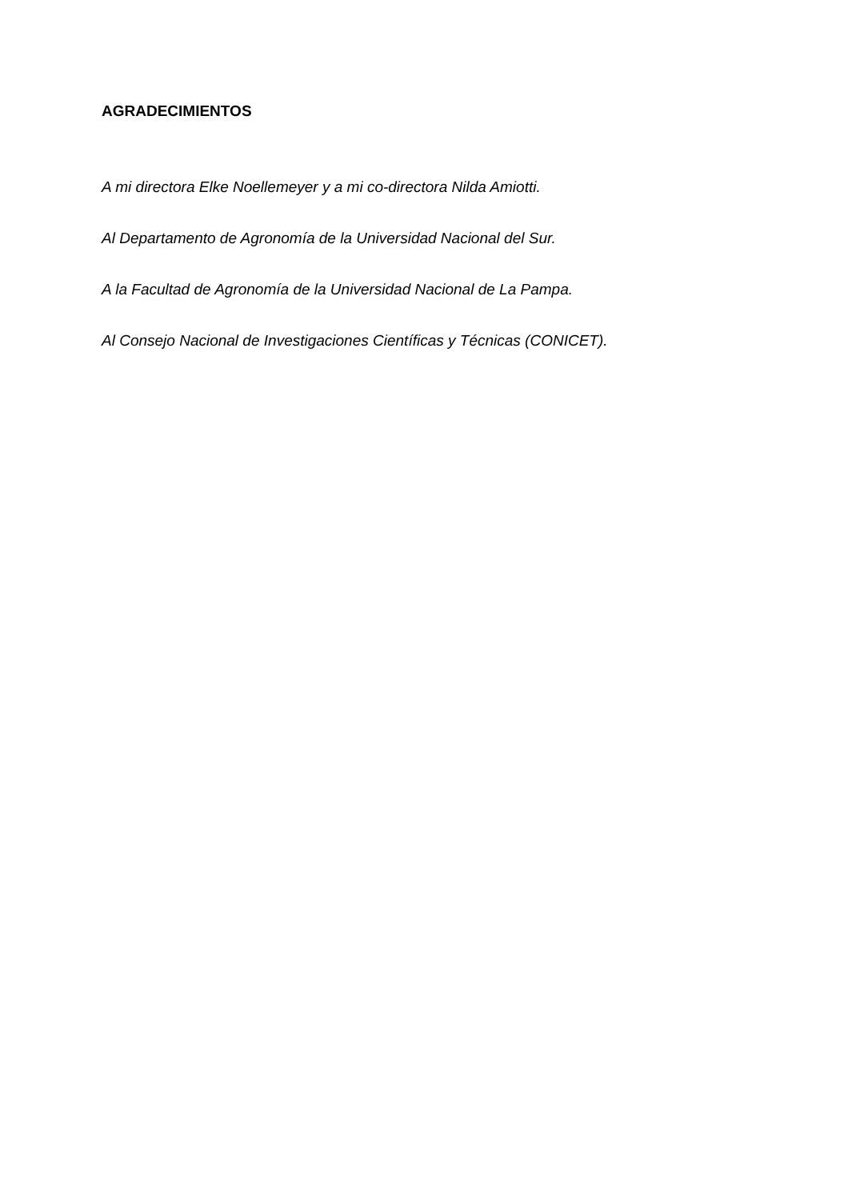AGRADECIMIENTOS
A mi directora Elke Noellemeyer y a mi co-directora Nilda Amiotti.
Al Departamento de Agronomía de la Universidad Nacional del Sur.
A la Facultad de Agronomía de la Universidad Nacional de La Pampa.
Al Consejo Nacional de Investigaciones Científicas y Técnicas (CONICET).